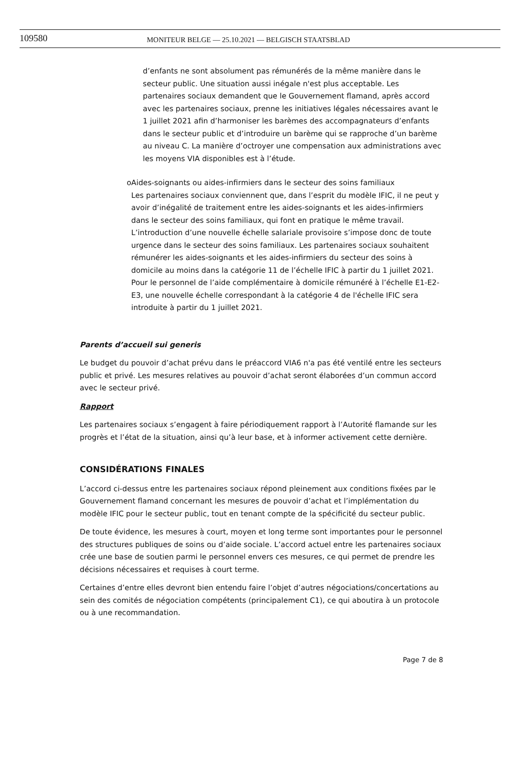109580
MONITEUR BELGE — 25.10.2021 — BELGISCH STAATSBLAD
d’enfants ne sont absolument pas rémunérés de la même manière dans le secteur public. Une situation aussi inégale n'est plus acceptable. Les partenaires sociaux demandent que le Gouvernement flamand, après accord avec les partenaires sociaux, prenne les initiatives légales nécessaires avant le 1 juillet 2021 afin d’harmoniser les barèmes des accompagnateurs d’enfants dans le secteur public et d’introduire un barème qui se rapproche d’un barème au niveau C. La manière d’octroyer une compensation aux administrations avec les moyens VIA disponibles est à l’étude.
o Aides-soignants ou aides-infirmiers dans le secteur des soins familiaux
Les partenaires sociaux conviennent que, dans l’esprit du modèle IFIC, il ne peut y avoir d’inégalité de traitement entre les aides-soignants et les aides-infirmiers dans le secteur des soins familiaux, qui font en pratique le même travail. L’introduction d’une nouvelle échelle salariale provisoire s’impose donc de toute urgence dans le secteur des soins familiaux. Les partenaires sociaux souhaitent rémunérer les aides-soignants et les aides-infirmiers du secteur des soins à domicile au moins dans la catégorie 11 de l’échelle IFIC à partir du 1 juillet 2021.
Pour le personnel de l’aide complémentaire à domicile rémunéré à l’échelle E1-E2-E3, une nouvelle échelle correspondant à la catégorie 4 de l'échelle IFIC sera introduite à partir du 1 juillet 2021.
Parents d’accueil sui generis
Le budget du pouvoir d’achat prévu dans le préaccord VIA6 n'a pas été ventilé entre les secteurs public et privé. Les mesures relatives au pouvoir d’achat seront élaborées d’un commun accord avec le secteur privé.
Rapport
Les partenaires sociaux s’engagent à faire périodiquement rapport à l’Autorité flamande sur les progrès et l’état de la situation, ainsi qu’à leur base, et à informer activement cette dernière.
CONSIDÉRATIONS FINALES
L’accord ci-dessus entre les partenaires sociaux répond pleinement aux conditions fixées par le Gouvernement flamand concernant les mesures de pouvoir d’achat et l’implémentation du modèle IFIC pour le secteur public, tout en tenant compte de la spécificité du secteur public.
De toute évidence, les mesures à court, moyen et long terme sont importantes pour le personnel des structures publiques de soins ou d’aide sociale. L’accord actuel entre les partenaires sociaux crée une base de soutien parmi le personnel envers ces mesures, ce qui permet de prendre les décisions nécessaires et requises à court terme.
Certaines d’entre elles devront bien entendu faire l’objet d’autres négociations/concertations au sein des comités de négociation compétents (principalement C1), ce qui aboutira à un protocole ou à une recommandation.
Page 7 de 8